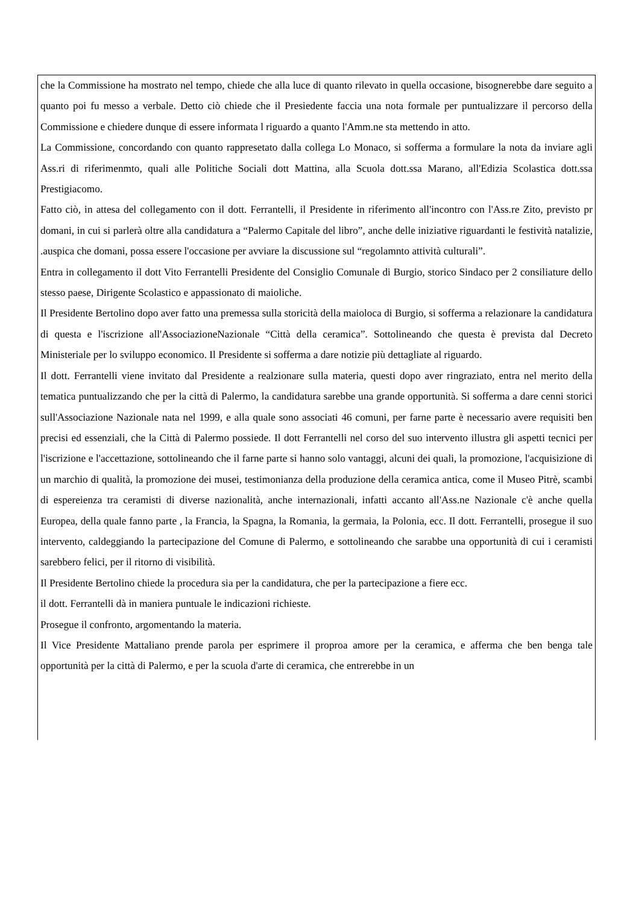che la Commissione ha mostrato nel tempo, chiede che alla luce di quanto rilevato in quella occasione, bisognerebbe dare seguito a quanto poi fu messo a verbale. Detto ciò chiede che il Presiedente faccia una nota formale per puntualizzare il percorso della Commissione e chiedere dunque di essere informata l riguardo a quanto l'Amm.ne sta mettendo in atto.
La Commissione, concordando con quanto rappresetato dalla collega Lo Monaco, si sofferma a formulare la nota da inviare agli Ass.ri di riferimenmto, quali alle Politiche Sociali dott Mattina, alla Scuola dott.ssa Marano, all'Edizia Scolastica dott.ssa Prestigiacomo.
Fatto ciò, in attesa del collegamento con il dott. Ferrantelli, il Presidente in riferimento all'incontro con l'Ass.re Zito, previsto pr domani, in cui si parlerà oltre alla candidatura a “Palermo Capitale del libro”, anche delle iniziative riguardanti le festività natalizie, .auspica che domani, possa essere l'occasione per avviare la discussione sul “regolamnto attività culturali”.
Entra in collegamento il dott Vito Ferrantelli Presidente del Consiglio Comunale di Burgio, storico Sindaco per 2 consiliature dello stesso paese, Dirigente Scolastico e appassionato di maioliche.
Il Presidente Bertolino dopo aver fatto una premessa sulla storicità della maioloca di Burgio, si sofferma a relazionare la candidatura di questa e l'iscrizione all'AssociazioneNazionale “Città della ceramica”. Sottolineando che questa è prevista dal Decreto Ministeriale per lo sviluppo economico. Il Presidente si sofferma a dare notizie più dettagliate al riguardo.
Il dott. Ferrantelli viene invitato dal Presidente a realzionare sulla materia, questi dopo aver ringraziato, entra nel merito della tematica puntualizzando che per la città di Palermo, la candidatura sarebbe una grande opportunità. Si sofferma a dare cenni storici sull'Associazione Nazionale nata nel 1999, e alla quale sono associati 46 comuni, per farne parte è necessario avere requisiti ben precisi ed essenziali, che la Città di Palermo possiede. Il dott Ferrantelli nel corso del suo intervento illustra gli aspetti tecnici per l'iscrizione e l'accettazione, sottolineando che il farne parte si hanno solo vantaggi, alcuni dei quali, la promozione, l'acquisizione di un marchio di qualità, la promozione dei musei, testimonianza della produzione della ceramica antica, come il Museo Pitrè, scambi di espereienza tra ceramisti di diverse nazionalità, anche internazionali, infatti accanto all'Ass.ne Nazionale c'è anche quella Europea, della quale fanno parte , la Francia, la Spagna, la Romania, la germaia, la Polonia, ecc. Il dott. Ferrantelli, prosegue il suo intervento, caldeggiando la partecipazione del Comune di Palermo, e sottolineando che sarabbe una opportunità di cui i ceramisti sarebbero felici, per il ritorno di visibilità.
Il Presidente Bertolino chiede la procedura sia per la candidatura, che per la partecipazione a fiere ecc.
il dott. Ferrantelli dà in maniera puntuale le indicazioni richieste.
Prosegue il confronto, argomentando la materia.
Il Vice Presidente Mattaliano prende parola per esprimere il proproa amore per la ceramica, e afferma che ben benga tale opportunità per la città di Palermo, e per la scuola d'arte di ceramica, che entrerebbe in un